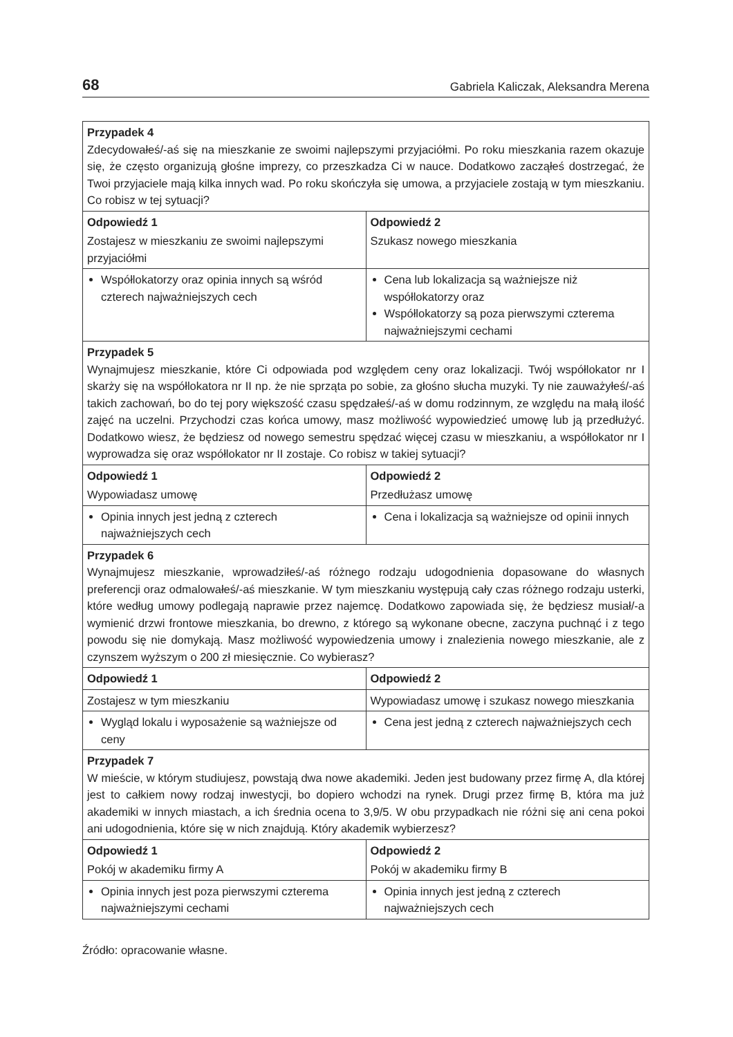68 Gabriela Kaliczak, Aleksandra Merena
| Przypadek 4 Zdecydowałeś/-aś się na mieszkanie ze swoimi najlepszymi przyjaciółmi. Po roku mieszkania razem okazuje się, że często organizują głośne imprezy, co przeszkadza Ci w nauce. Dodatkowo zacząłeś dostrzegać, że Twoi przyjaciele mają kilka innych wad. Po roku skończyła się umowa, a przyjaciele zostają w tym mieszkaniu. Co robisz w tej sytuacji? | |
| Odpowiedź 1 | Odpowiedź 2 |
| Zostajesz w mieszkaniu ze swoimi najlepszymi przyjaciółmi | Szukasz nowego mieszkania |
| Współlokatorzy oraz opinia innych są wśród czterech najważniejszych cech | Cena lub lokalizacja są ważniejsze niż współlokatorzy oraz Współlokatorzy są poza pierwszymi czterema najważniejszymi cechami |
| Przypadek 5 Wynajmujesz mieszkanie, które Ci odpowiada pod względem ceny oraz lokalizacji. Twój współlokator nr I skarży się na współlokatora nr II np. że nie sprząta po sobie, za głośno słucha muzyki. Ty nie zauważyłeś/-aś takich zachowań, bo do tej pory większość czasu spędzałeś/-aś w domu rodzinnym, ze względu na małą ilość zajęć na uczelni. Przychodzi czas końca umowy, masz możliwość wypowiedzieć umowę lub ją przedłużyć. Dodatkowo wiesz, że będziesz od nowego semestru spędzać więcej czasu w mieszkaniu, a współlokator nr I wyprowadza się oraz współlokator nr II zostaje. Co robisz w takiej sytuacji? | |
| Odpowiedź 1 | Odpowiedź 2 |
| Wypowiadasz umowę | Przedłużasz umowę |
| Opinia innych jest jedną z czterech najważniejszych cech | Cena i lokalizacja są ważniejsze od opinii innych |
| Przypadek 6 Wynajmujesz mieszkanie, wprowadziłeś/-aś różnego rodzaju udogodnienia dopasowane do własnych preferencji oraz odmalowałeś/-aś mieszkanie. W tym mieszkaniu występują cały czas różnego rodzaju usterki, które według umowy podlegają naprawie przez najemcę. Dodatkowo zapowiada się, że będziesz musiał/-a wymienić drzwi frontowe mieszkania, bo drewno, z którego są wykonane obecne, zaczyna puchnąć i z tego powodu się nie domykają. Masz możliwość wypowiedzenia umowy i znalezienia nowego mieszkanie, ale z czynszem wyższym o 200 zł miesięcznie. Co wybierasz? | |
| Odpowiedź 1 | Odpowiedź 2 |
| Zostajesz w tym mieszkaniu | Wypowiadasz umowę i szukasz nowego mieszkania |
| Wygląd lokalu i wyposażenie są ważniejsze od ceny | Cena jest jedną z czterech najważniejszych cech |
| Przypadek 7 W mieście, w którym studiujesz, powstają dwa nowe akademiki. Jeden jest budowany przez firmę A, dla której jest to całkiem nowy rodzaj inwestycji, bo dopiero wchodzi na rynek. Drugi przez firmę B, która ma już akademiki w innych miastach, a ich średnia ocena to 3,9/5. W obu przypadkach nie różni się ani cena pokoi ani udogodnienia, które się w nich znajdują. Który akademik wybierzesz? | |
| Odpowiedź 1 | Odpowiedź 2 |
| Pokój w akademiku firmy A | Pokój w akademiku firmy B |
| Opinia innych jest poza pierwszymi czterema najważniejszymi cechami | Opinia innych jest jedną z czterech najważniejszych cech |
Źródło: opracowanie własne.